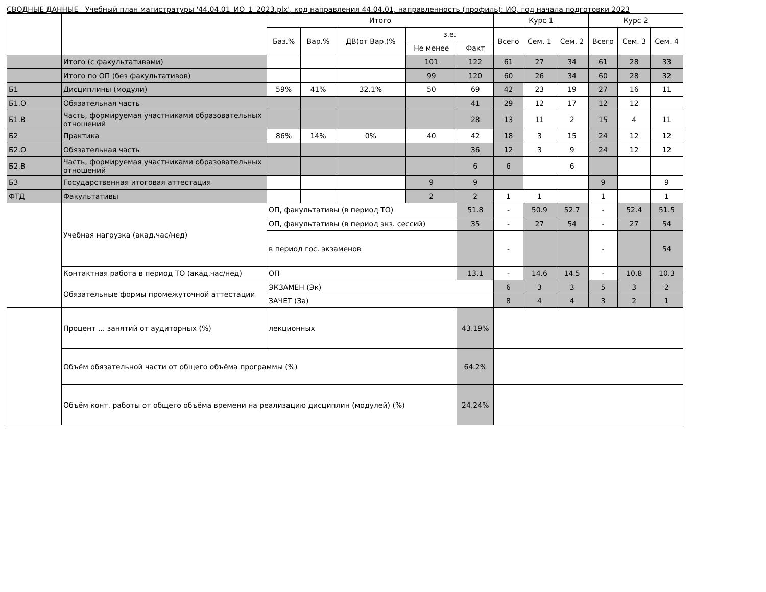СВОДНЫЕ ДАННЫЕ Учебный план магистратуры '44.04.01_ИО_1_2023.plx', код направления 44.04.01, направленность (профиль): ИО, год начала подготовки 2023
| | | Итого | | | | | Курс 1 | | | Курс 2 | | |
| --- | --- | --- | --- | --- | --- | --- | --- | --- | --- | --- | --- | --- |
| | | Баз.% | Вар.% | ДВ(от Вар.)% | з.е. | | Всего | Сем. 1 | Сем. 2 | Всего | Сем. 3 | Сем. 4 |
| | | | | | Не менее | Факт | | | | | | |
| | Итого (с факультативами) | | | | 101 | 122 | 61 | 27 | 34 | 61 | 28 | 33 |
| | Итого по ОП (без факультативов) | | | | 99 | 120 | 60 | 26 | 34 | 60 | 28 | 32 |
| Б1 | Дисциплины (модули) | 59% | 41% | 32.1% | 50 | 69 | 42 | 23 | 19 | 27 | 16 | 11 |
| Б1.О | Обязательная часть | | | | | 41 | 29 | 12 | 17 | 12 | 12 | |
| Б1.В | Часть, формируемая участниками образовательных отношений | | | | | 28 | 13 | 11 | 2 | 15 | 4 | 11 |
| Б2 | Практика | 86% | 14% | 0% | 40 | 42 | 18 | 3 | 15 | 24 | 12 | 12 |
| Б2.О | Обязательная часть | | | | | 36 | 12 | 3 | 9 | 24 | 12 | 12 |
| Б2.В | Часть, формируемая участниками образовательных отношений | | | | | 6 | 6 | | 6 | | | |
| Б3 | Государственная итоговая аттестация | | | | 9 | 9 | | | | 9 | | 9 |
| ФТД | Факультативы | | | | 2 | 2 | 1 | 1 | | 1 | | 1 |
| | Учебная нагрузка (акад.час/нед) | ОП, факультативы (в период ТО) | | | | 51.8 | - | 50.9 | 52.7 | - | 52.4 | 51.5 |
| | | ОП, факультативы (в период экз. сессий) | | | | 35 | - | 27 | 54 | - | 27 | 54 |
| | | в период гос. экзаменов | | | | | - | | | - | | 54 |
| | Контактная работа в период ТО (акад.час/нед) | ОП | | | | 13.1 | - | 14.6 | 14.5 | - | 10.8 | 10.3 |
| | Обязательные формы промежуточной аттестации | ЭКЗАМЕН (Эк) | | | | | 6 | 3 | 3 | 5 | 3 | 2 |
| | | ЗАЧЕТ (За) | | | | | 8 | 4 | 4 | 3 | 2 | 1 |
| | Процент ... занятий от аудиторных (%) | лекционных | | | | 43.19% | | | | | | |
| | Объём обязательной части от общего объёма программы (%) | | | | | 64.2% | | | | | | |
| | Объём конт. работы от общего объёма времени на реализацию дисциплин (модулей) (%) | | | | | 24.24% | | | | | | |